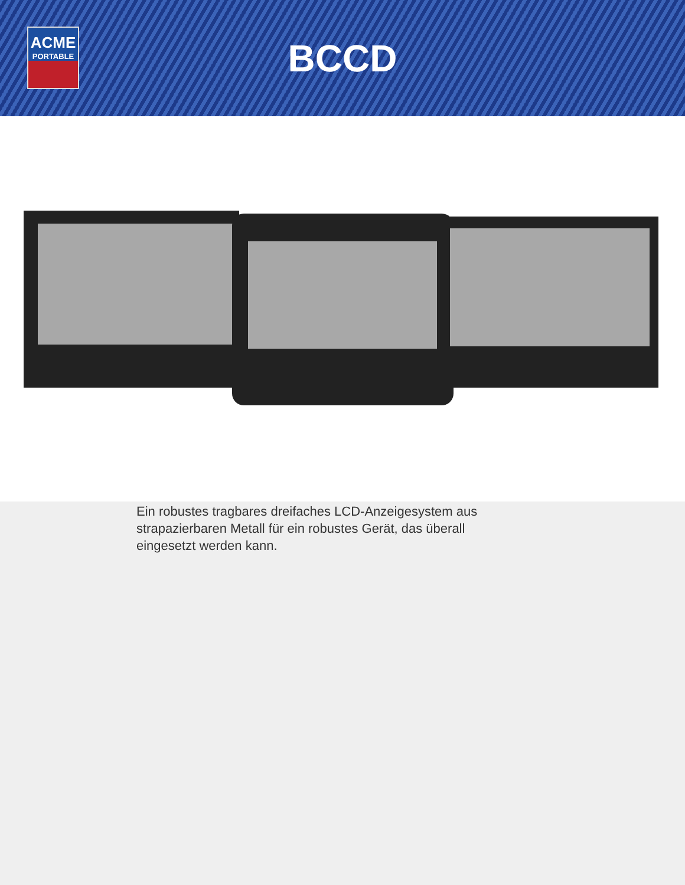ACME
PORTABLE
BCCD
Ein robustes tragbares dreifaches LCD-Anzeigesystem aus strapazierbaren Metall für ein robustes Gerät, das überall eingesetzt werden kann.